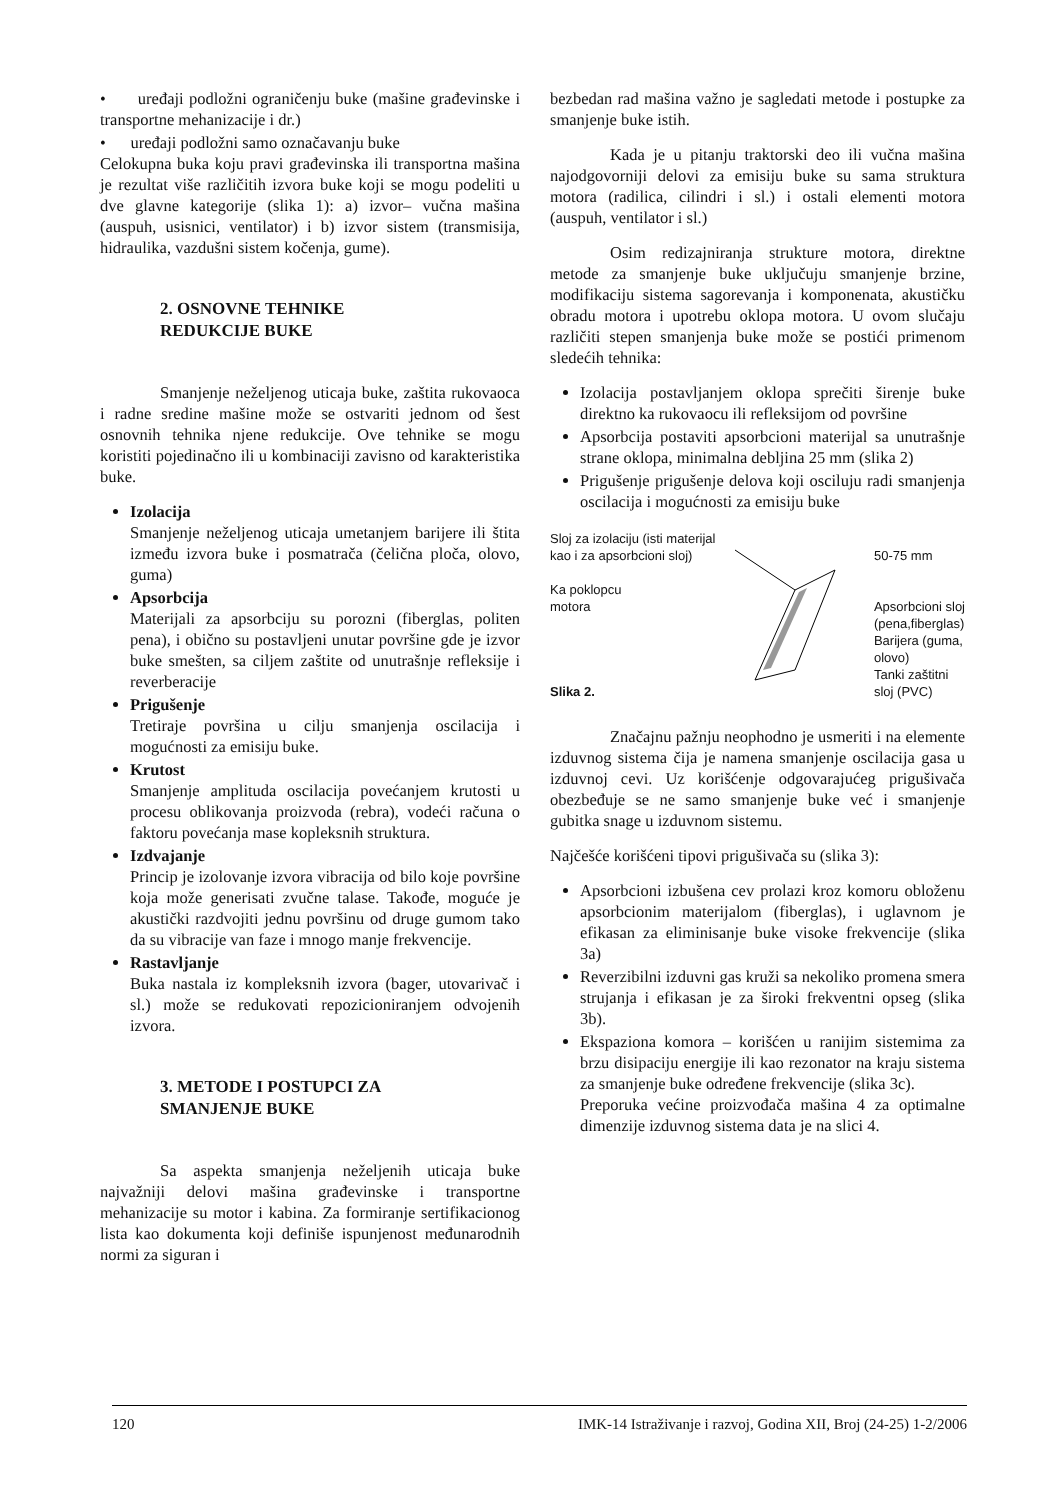• uređaji podložni ograničenju buke (mašine građevinske i transportne mehanizacije i dr.)
• uređaji podložni samo označavanju buke
Celokupna buka koju pravi građevinska ili transportna mašina je rezultat više različitih izvora buke koji se mogu podeliti u dve glavne kategorije (slika 1): a) izvor– vučna mašina (auspuh, usisnici, ventilator) i b) izvor sistem (transmisija, hidraulika, vazdušni sistem kočenja, gume).
2. OSNOVNE TEHNIKE
REDUKCIJE BUKE
Smanjenje neželjenog uticaja buke, zaštita rukovaoca i radne sredine mašine može se ostvariti jednom od šest osnovnih tehnika njene redukcije. Ove tehnike se mogu koristiti pojedinačno ili u kombinaciji zavisno od karakteristika buke.
Izolacija
Smanjenje neželjenog uticaja umetanjem barijere ili štita između izvora buke i posmatrača (čelična ploča, olovo, guma)
Apsorbcija
Materijali za apsorbciju su porozni (fiberglas, politen pena), i obično su postavljeni unutar površine gde je izvor buke smešten, sa ciljem zaštite od unutrašnje refleksije i reverberacije
Prigušenje
Tretiraje površina u cilju smanjenja oscilacija i mogućnosti za emisiju buke.
Krutost
Smanjenje amplituda oscilacija povećanjem krutosti u procesu oblikovanja proizvoda (rebra), vodeći računa o faktoru povećanja mase kopleksnih struktura.
Izdvajanje
Princip je izolovanje izvora vibracija od bilo koje površine koja može generisati zvučne talase. Takođe, moguće je akustički razdvojiti jednu površinu od druge gumom tako da su vibracije van faze i mnogo manje frekvencije.
Rastavljanje
Buka nastala iz kompleksnih izvora (bager, utovarivač i sl.) može se redukovati repozicioniranjem odvojenih izvora.
3. METODE I POSTUPCI ZA
SMANJENJE BUKE
Sa aspekta smanjenja neželjenih uticaja buke najvažniji delovi mašina građevinske i transportne mehanizacije su motor i kabina. Za formiranje sertifikacionog lista kao dokumenta koji definiše ispunjenost međunarodnih normi za siguran i
bezbedan rad mašina važno je sagledati metode i postupke za smanjenje buke istih.
Kada je u pitanju traktorski deo ili vučna mašina najodgovorniji delovi za emisiju buke su sama struktura motora (radilica, cilindri i sl.) i ostali elementi motora (auspuh, ventilator i sl.)
Osim redizajniranja strukture motora, direktne metode za smanjenje buke uključuju smanjenje brzine, modifikaciju sistema sagorevanja i komponenata, akustičku obradu motora i upotrebu oklopa motora. U ovom slučaju različiti stepen smanjenja buke može se postići primenom sledećih tehnika:
Izolacija postavljanjem oklopa sprečiti širenje buke direktno ka rukovaocu ili refleksijom od površine
Apsorbcija postaviti apsorbcioni materijal sa unutrašnje strane oklopa, minimalna debljina 25 mm (slika 2)
Prigušenje prigušenje delova koji osciluju radi smanjenja oscilacija i mogućnosti za emisiju buke
Sloj za izolaciju (isti materijal
kao i za apsorbcioni sloj)
Ka poklopcu
motora
Slika 2.
50-75 mm
Apsorbcioni sloj
(pena,fiberglas)
Barijera (guma,
olovo)
Tanki zaštitni
sloj (PVC)
Značajnu pažnju neophodno je usmeriti i na elemente izduvnog sistema čija je namena smanjenje oscilacija gasa u izduvnoj cevi. Uz korišćenje odgovarajućeg prigušivača obezbeđuje se ne samo smanjenje buke već i smanjenje gubitka snage u izduvnom sistemu.
Najčešće korišćeni tipovi prigušivača su (slika 3):
Apsorbcioni izbušena cev prolazi kroz komoru obloženu apsorbcionim materijalom (fiberglas), i uglavnom je efikasan za eliminisanje buke visoke frekvencije (slika 3a)
Reverzibilni izduvni gas kruži sa nekoliko promena smera strujanja i efikasan je za široki frekventni opseg (slika 3b).
Ekspaziona komora – korišćen u ranijim sistemima za brzu disipaciju energije ili kao rezonator na kraju sistema za smanjenje buke određene frekvencije (slika 3c).
Preporuka većine proizvođača mašina 4 za optimalne dimenzije izduvnog sistema data je na slici 4.
120 IMK-14 Istraživanje i razvoj, Godina XII, Broj (24-25) 1-2/2006